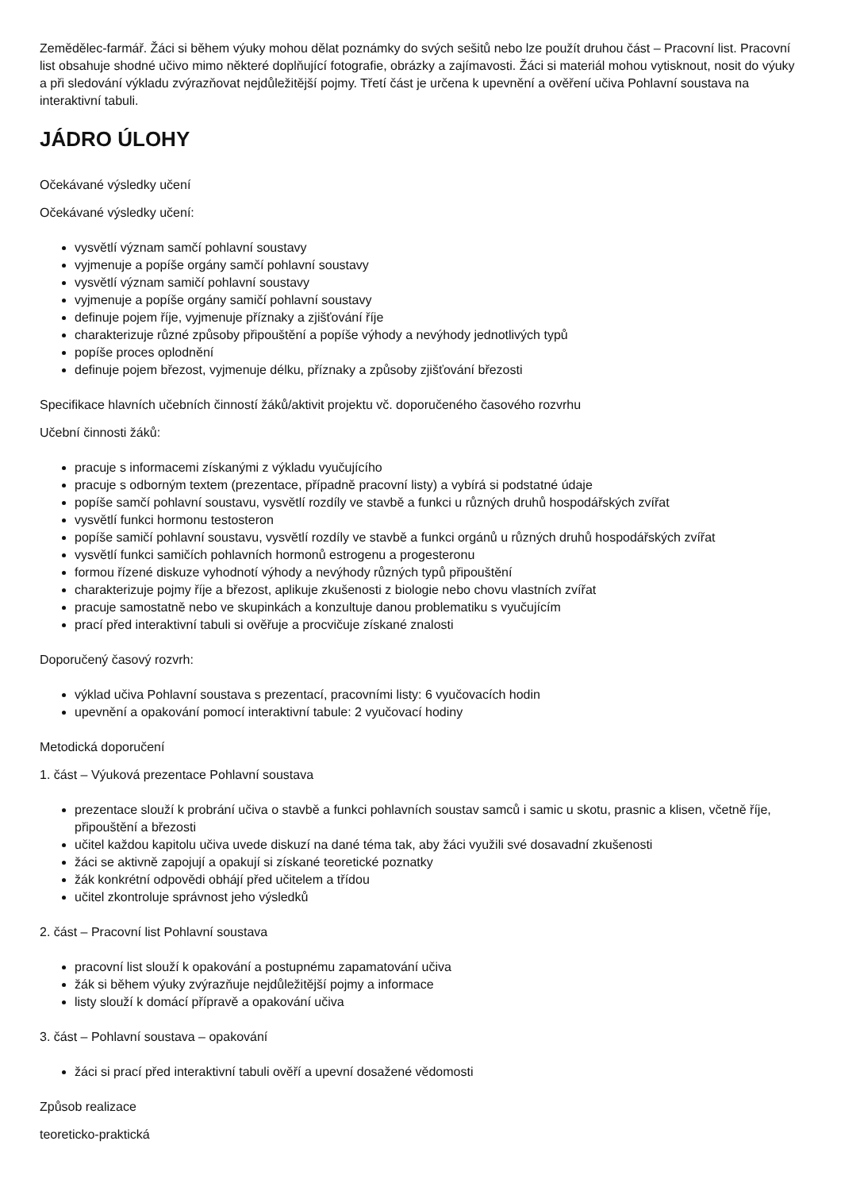Zemědělec-farmář. Žáci si během výuky mohou dělat poznámky do svých sešitů nebo lze použít druhou část – Pracovní list. Pracovní list obsahuje shodné učivo mimo některé doplňující fotografie, obrázky a zajímavosti. Žáci si materiál mohou vytisknout, nosit do výuky a při sledování výkladu zvýrazňovat nejdůležitější pojmy. Třetí část je určena k upevnění a ověření učiva Pohlavní soustava na interaktivní tabuli.
JÁDRO ÚLOHY
Očekávané výsledky učení
Očekávané výsledky učení:
vysvětlí význam samčí pohlavní soustavy
vyjmenuje a popíše orgány samčí pohlavní soustavy
vysvětlí význam samičí pohlavní soustavy
vyjmenuje a popíše orgány samičí pohlavní soustavy
definuje pojem říje, vyjmenuje příznaky a zjišťování říje
charakterizuje různé způsoby připouštění a popíše výhody a nevýhody jednotlivých typů
popíše proces oplodnění
definuje pojem březost, vyjmenuje délku, příznaky a způsoby zjišťování březosti
Specifikace hlavních učebních činností žáků/aktivit projektu vč. doporučeného časového rozvrhu
Učební činnosti žáků:
pracuje s informacemi získanými z výkladu vyučujícího
pracuje s odborným textem (prezentace, případně pracovní listy) a vybírá si podstatné údaje
popíše samčí pohlavní soustavu, vysvětlí rozdíly ve stavbě a funkci u různých druhů hospodářských zvířat
vysvětlí funkci hormonu testosteron
popíše samičí pohlavní soustavu, vysvětlí rozdíly ve stavbě a funkci orgánů u různých druhů hospodářských zvířat
vysvětlí funkci samičích pohlavních hormonů estrogenu a progesteronu
formou řízené diskuze vyhodnotí výhody a nevýhody různých typů připouštění
charakterizuje pojmy říje a březost, aplikuje zkušenosti z biologie nebo chovu vlastních zvířat
pracuje samostatně nebo ve skupinkách a konzultuje danou problematiku s vyučujícím
prací před interaktivní tabuli si ověřuje a procvičuje získané znalosti
Doporučený časový rozvrh:
výklad učiva Pohlavní soustava s prezentací, pracovními listy: 6 vyučovacích hodin
upevnění a opakování pomocí interaktivní tabule: 2 vyučovací hodiny
Metodická doporučení
1. část – Výuková prezentace Pohlavní soustava
prezentace slouží k probrání učiva o stavbě a funkci pohlavních soustav samců i samic u skotu, prasnic a klisen, včetně říje, připouštění a březosti
učitel každou kapitolu učiva uvede diskuzí na dané téma tak, aby žáci využili své dosavadní zkušenosti
žáci se aktivně zapojují a opakují si získané teoretické poznatky
žák konkrétní odpovědi obhájí před učitelem a třídou
učitel zkontroluje správnost jeho výsledků
2. část – Pracovní list Pohlavní soustava
pracovní list slouží k opakování a postupnému zapamatování učiva
žák si během výuky zvýrazňuje nejdůležitější pojmy a informace
listy slouží k domácí přípravě a opakování učiva
3. část – Pohlavní soustava – opakování
žáci si prací před interaktivní tabuli ověří a upevní dosažené vědomosti
Způsob realizace
teoreticko-praktická